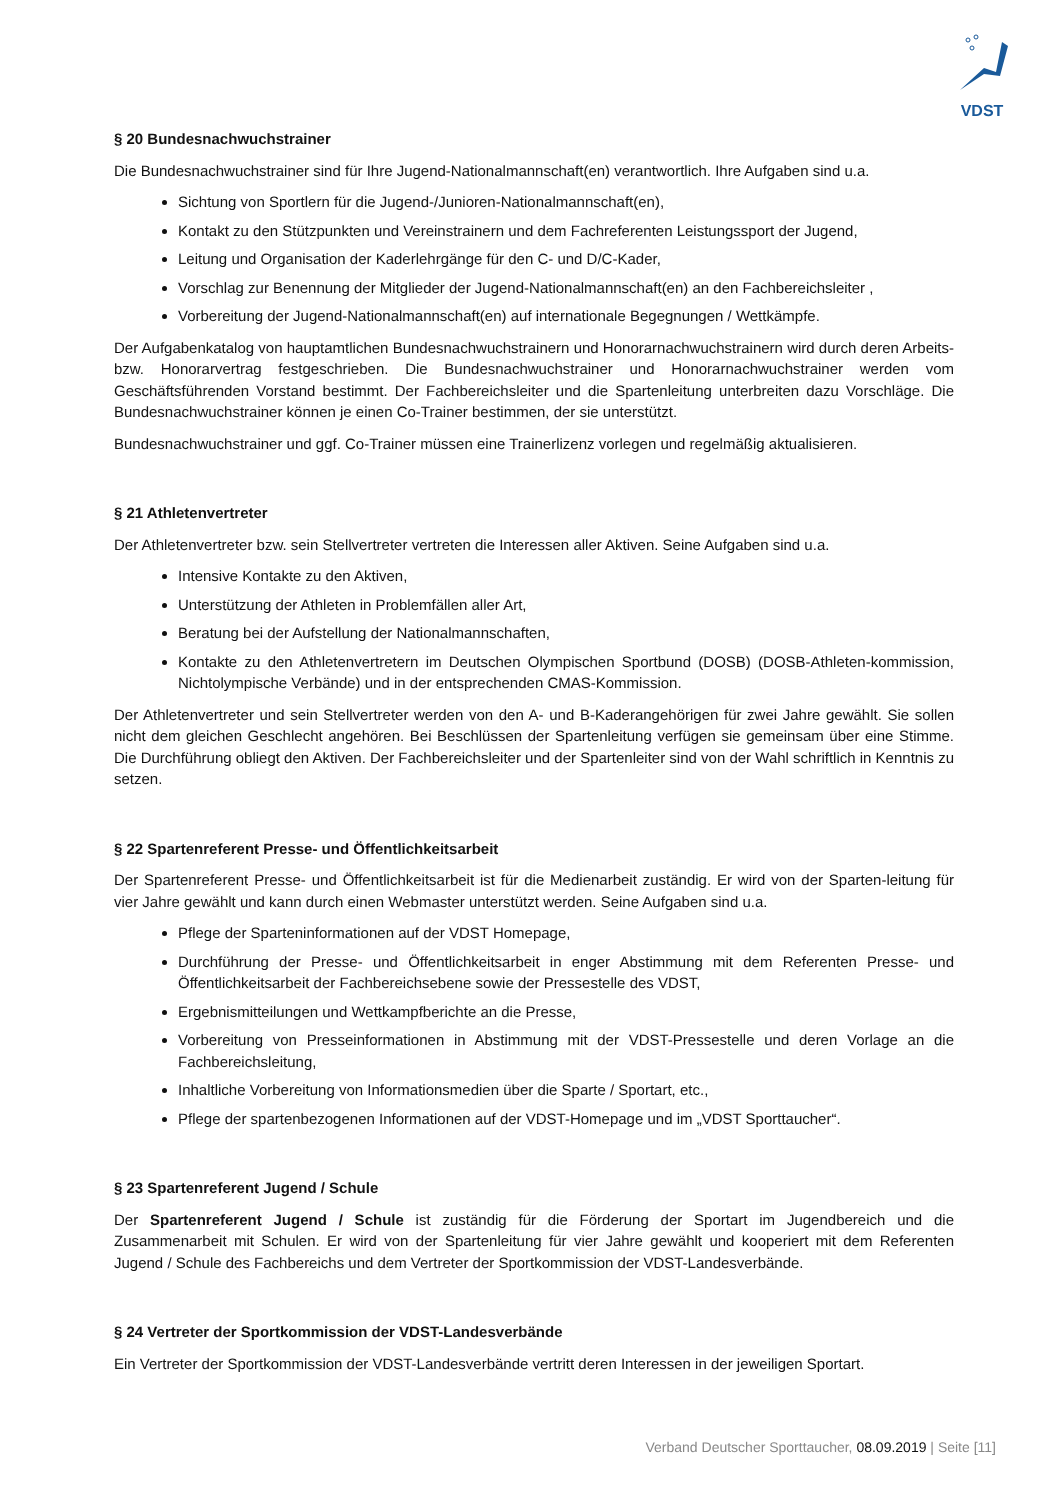VDST
§ 20 Bundesnachwuchstrainer
Die Bundesnachwuchstrainer sind für Ihre Jugend-Nationalmannschaft(en) verantwortlich. Ihre Aufgaben sind u.a.
Sichtung von Sportlern für die Jugend-/Junioren-Nationalmannschaft(en),
Kontakt zu den Stützpunkten und Vereinstrainern und dem Fachreferenten Leistungssport der Jugend,
Leitung und Organisation der Kaderlehrgänge für den C- und D/C-Kader,
Vorschlag zur Benennung der Mitglieder der Jugend-Nationalmannschaft(en) an den Fachbereichsleiter ,
Vorbereitung der Jugend-Nationalmannschaft(en) auf internationale Begegnungen / Wettkämpfe.
Der Aufgabenkatalog von hauptamtlichen Bundesnachwuchstrainern und Honorarnachwuchstrainern wird durch deren Arbeits- bzw. Honorarvertrag festgeschrieben. Die Bundesnachwuchstrainer und Honorarnachwuchstrainer werden vom Geschäftsführenden Vorstand bestimmt. Der Fachbereichsleiter und die Spartenleitung unterbreiten dazu Vorschläge. Die Bundesnachwuchstrainer können je einen Co-Trainer bestimmen, der sie unterstützt.
Bundesnachwuchstrainer und ggf. Co-Trainer müssen eine Trainerlizenz vorlegen und regelmäßig aktualisieren.
§ 21 Athletenvertreter
Der Athletenvertreter bzw. sein Stellvertreter vertreten die Interessen aller Aktiven. Seine Aufgaben sind u.a.
Intensive Kontakte zu den Aktiven,
Unterstützung der Athleten in Problemfällen aller Art,
Beratung bei der Aufstellung der Nationalmannschaften,
Kontakte zu den Athletenvertretern im Deutschen Olympischen Sportbund (DOSB) (DOSB-Athleten-kommission, Nichtolympische Verbände) und in der entsprechenden CMAS-Kommission.
Der Athletenvertreter und sein Stellvertreter werden von den A- und B-Kaderangehörigen für zwei Jahre gewählt. Sie sollen nicht dem gleichen Geschlecht angehören. Bei Beschlüssen der Spartenleitung verfügen sie gemeinsam über eine Stimme. Die Durchführung obliegt den Aktiven. Der Fachbereichsleiter und der Spartenleiter sind von der Wahl schriftlich in Kenntnis zu setzen.
§ 22 Spartenreferent Presse- und Öffentlichkeitsarbeit
Der Spartenreferent Presse- und Öffentlichkeitsarbeit ist für die Medienarbeit zuständig. Er wird von der Sparten-leitung für vier Jahre gewählt und kann durch einen Webmaster unterstützt werden. Seine Aufgaben sind u.a.
Pflege der Sparteninformationen auf der VDST Homepage,
Durchführung der Presse- und Öffentlichkeitsarbeit in enger Abstimmung mit dem Referenten Presse- und Öffentlichkeitsarbeit der Fachbereichsebene sowie der Pressestelle des VDST,
Ergebnismitteilungen und Wettkampfberichte an die Presse,
Vorbereitung von Presseinformationen in Abstimmung mit der VDST-Pressestelle und deren Vorlage an die Fachbereichsleitung,
Inhaltliche Vorbereitung von Informationsmedien über die Sparte / Sportart, etc.,
Pflege der spartenbezogenen Informationen auf der VDST-Homepage und im „VDST Sporttaucher“.
§ 23 Spartenreferent Jugend / Schule
Der Spartenreferent Jugend / Schule ist zuständig für die Förderung der Sportart im Jugendbereich und die Zusammenarbeit mit Schulen. Er wird von der Spartenleitung für vier Jahre gewählt und kooperiert mit dem Referenten Jugend / Schule des Fachbereichs und dem Vertreter der Sportkommission der VDST-Landesverbände.
§ 24 Vertreter der Sportkommission der VDST-Landesverbände
Ein Vertreter der Sportkommission der VDST-Landesverbände vertritt deren Interessen in der jeweiligen Sportart.
Verband Deutscher Sporttaucher, 08.09.2019 | Seite [11]